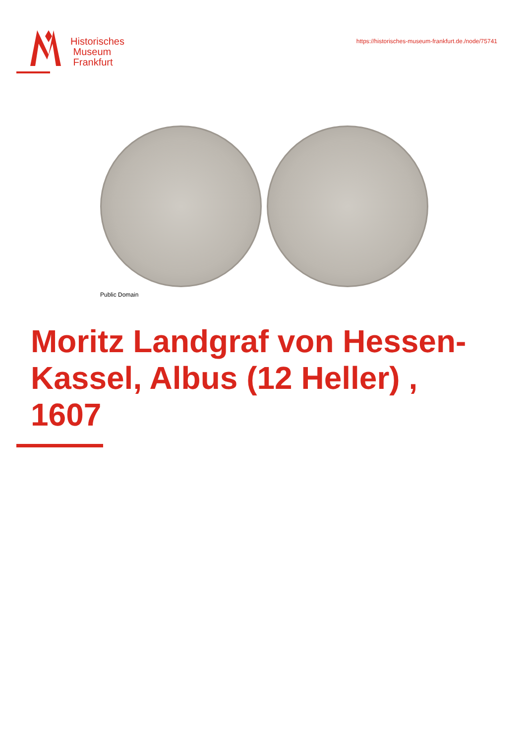Historisches
Museum
Frankfurt
https://historisches-museum-frankfurt.de./node/75741
Public Domain
Moritz Landgraf von Hessen-Kassel, Albus (12 Heller) , 1607